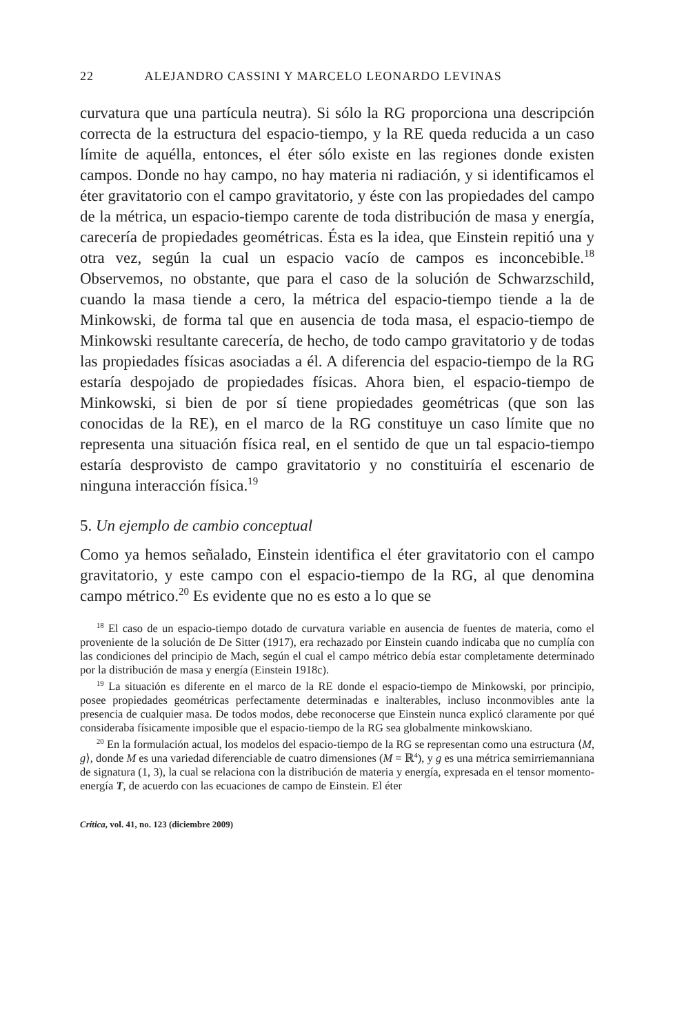22 ALEJANDRO CASSINI Y MARCELO LEONARDO LEVINAS
curvatura que una partícula neutra). Si sólo la RG proporciona una descripción correcta de la estructura del espacio-tiempo, y la RE queda reducida a un caso límite de aquélla, entonces, el éter sólo existe en las regiones donde existen campos. Donde no hay campo, no hay materia ni radiación, y si identificamos el éter gravitatorio con el campo gravitatorio, y éste con las propiedades del campo de la métrica, un espacio-tiempo carente de toda distribución de masa y energía, carecería de propiedades geométricas. Ésta es la idea, que Einstein repitió una y otra vez, según la cual un espacio vacío de campos es inconcebible.<sup>18</sup> Observemos, no obstante, que para el caso de la solución de Schwarzschild, cuando la masa tiende a cero, la métrica del espacio-tiempo tiende a la de Minkowski, de forma tal que en ausencia de toda masa, el espacio-tiempo de Minkowski resultante carecería, de hecho, de todo campo gravitatorio y de todas las propiedades físicas asociadas a él. A diferencia del espacio-tiempo de la RG estaría despojado de propiedades físicas. Ahora bien, el espacio-tiempo de Minkowski, si bien de por sí tiene propiedades geométricas (que son las conocidas de la RE), en el marco de la RG constituye un caso límite que no representa una situación física real, en el sentido de que un tal espacio-tiempo estaría desprovisto de campo gravitatorio y no constituiría el escenario de ninguna interacción física.<sup>19</sup>
5. Un ejemplo de cambio conceptual
Como ya hemos señalado, Einstein identifica el éter gravitatorio con el campo gravitatorio, y este campo con el espacio-tiempo de la RG, al que denomina campo métrico.<sup>20</sup> Es evidente que no es esto a lo que se
<sup>18</sup> El caso de un espacio-tiempo dotado de curvatura variable en ausencia de fuentes de materia, como el proveniente de la solución de De Sitter (1917), era rechazado por Einstein cuando indicaba que no cumplía con las condiciones del principio de Mach, según el cual el campo métrico debía estar completamente determinado por la distribución de masa y energía (Einstein 1918c).
<sup>19</sup> La situación es diferente en el marco de la RE donde el espacio-tiempo de Minkowski, por principio, posee propiedades geométricas perfectamente determinadas e inalterables, incluso inconmovibles ante la presencia de cualquier masa. De todos modos, debe reconocerse que Einstein nunca explicó claramente por qué consideraba físicamente imposible que el espacio-tiempo de la RG sea globalmente minkowskiano.
<sup>20</sup> En la formulación actual, los modelos del espacio-tiempo de la RG se representan como una estructura ⟨M, g⟩, donde M es una variedad diferenciable de cuatro dimensiones (M = ℝ<sup>4</sup>), y g es una métrica semirriemanniana de signatura (1, 3), la cual se relaciona con la distribución de materia y energía, expresada en el tensor momento-energía T, de acuerdo con las ecuaciones de campo de Einstein. El éter
Crítica, vol. 41, no. 123 (diciembre 2009)